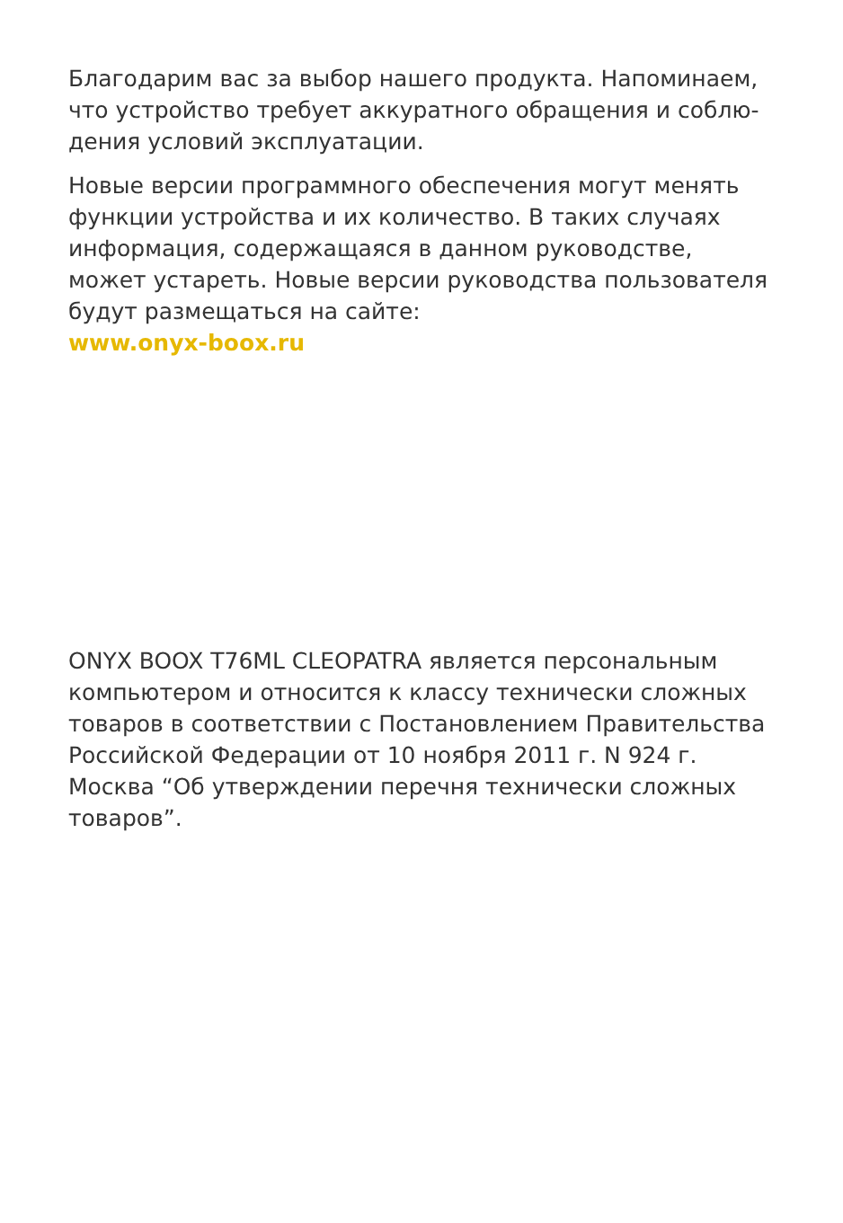Благодарим вас за выбор нашего продукта. Напоминаем, что устройство требует аккуратного обращения и соблю­дения условий эксплуатации.
Новые версии программного обеспечения могут менять функции устройства и их количество. В таких случаях информация, содержащаяся в данном руководстве, может устареть. Новые версии руководства пользователя будут размещаться на сайте:
www.onyx-boox.ru
ONYX BOOX T76ML CLEOPATRA является персональным компьютером и относится к классу технически сложных товаров в соответствии с Постановлением Правительства Российской Федерации от 10 ноября 2011 г. N 924 г. Москва “Об утверждении перечня технически сложных товаров”.